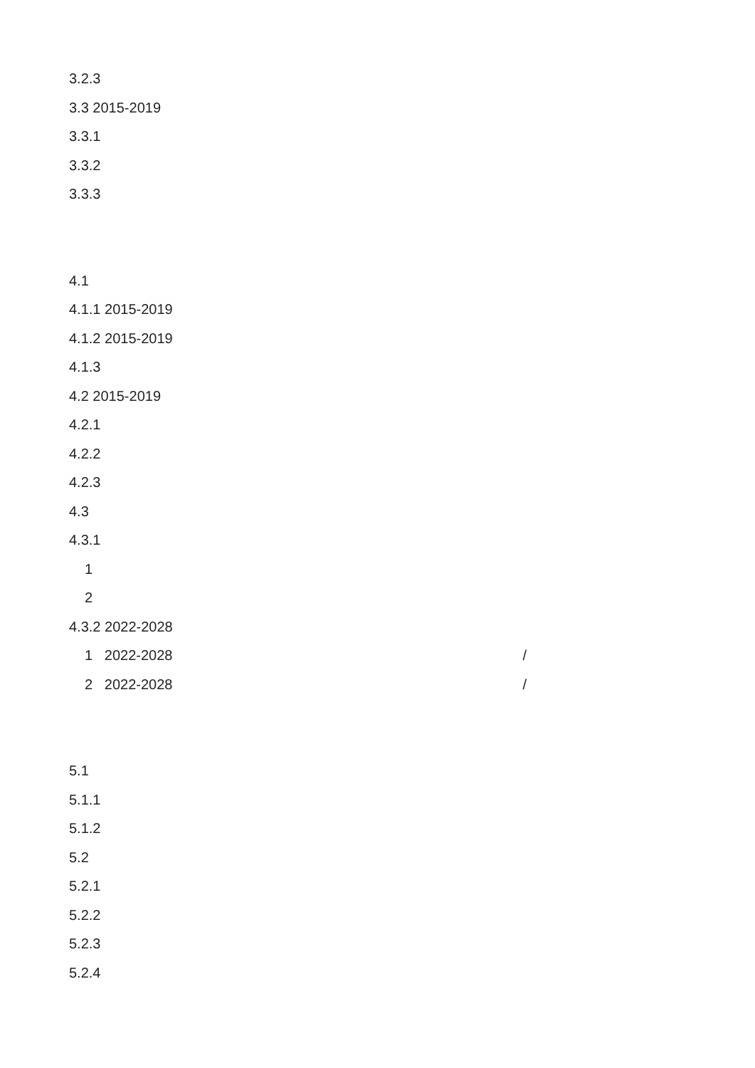3.2.3
3.3 2015-2019
3.3.1
3.3.2
3.3.3
4.1
4.1.1 2015-2019
4.1.2 2015-2019
4.1.3
4.2 2015-2019
4.2.1
4.2.2
4.2.3
4.3
4.3.1
1
2
4.3.2 2022-2028
1 2022-2028 /
2 2022-2028 /
5.1
5.1.1
5.1.2
5.2
5.2.1
5.2.2
5.2.3
5.2.4